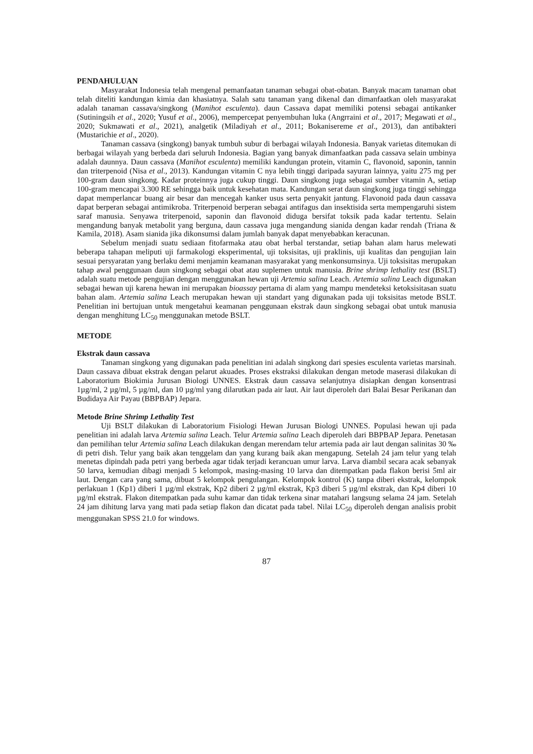PENDAHULUAN
Masyarakat Indonesia telah mengenal pemanfaatan tanaman sebagai obat-obatan. Banyak macam tanaman obat telah diteliti kandungan kimia dan khasiatnya. Salah satu tanaman yang dikenal dan dimanfaatkan oleh masyarakat adalah tanaman cassava/singkong (Manihot esculenta). daun Cassava dapat memiliki potensi sebagai antikanker (Sutiningsih et al., 2020; Yusuf et al., 2006), mempercepat penyembuhan luka (Angrraini et al., 2017; Megawati et al., 2020; Sukmawati et al., 2021), analgetik (Miladiyah et al., 2011; Bokanisereme et al., 2013), dan antibakteri (Mustarichie et al., 2020).
Tanaman cassava (singkong) banyak tumbuh subur di berbagai wilayah Indonesia. Banyak varietas ditemukan di berbagai wilayah yang berbeda dari seluruh Indonesia. Bagian yang banyak dimanfaatkan pada cassava selain umbinya adalah daunnya. Daun cassava (Manihot esculenta) memiliki kandungan protein, vitamin C, flavonoid, saponin, tannin dan triterpenoid (Nisa et al., 2013). Kandungan vitamin C nya lebih tinggi daripada sayuran lainnya, yaitu 275 mg per 100-gram daun singkong. Kadar proteinnya juga cukup tinggi. Daun singkong juga sebagai sumber vitamin A, setiap 100-gram mencapai 3.300 RE sehingga baik untuk kesehatan mata. Kandungan serat daun singkong juga tinggi sehingga dapat memperlancar buang air besar dan mencegah kanker usus serta penyakit jantung. Flavonoid pada daun cassava dapat berperan sebagai antimikroba. Triterpenoid berperan sebagai antifagus dan insektisida serta mempengaruhi sistem saraf manusia. Senyawa triterpenoid, saponin dan flavonoid diduga bersifat toksik pada kadar tertentu. Selain mengandung banyak metabolit yang berguna, daun cassava juga mengandung sianida dengan kadar rendah (Triana & Kamila, 2018). Asam sianida jika dikonsumsi dalam jumlah banyak dapat menyebabkan keracunan.
Sebelum menjadi suatu sediaan fitofarmaka atau obat herbal terstandar, setiap bahan alam harus melewati beberapa tahapan meliputi uji farmakologi eksperimental, uji toksisitas, uji praklinis, uji kualitas dan pengujian lain sesuai persyaratan yang berlaku demi menjamin keamanan masyarakat yang menkonsumsinya. Uji toksisitas merupakan tahap awal penggunaan daun singkong sebagai obat atau suplemen untuk manusia. Brine shrimp lethality test (BSLT) adalah suatu metode pengujian dengan menggunakan hewan uji Artemia salina Leach. Artemia salina Leach digunakan sebagai hewan uji karena hewan ini merupakan bioassay pertama di alam yang mampu mendeteksi ketoksisitasan suatu bahan alam. Artemia salina Leach merupakan hewan uji standart yang digunakan pada uji toksisitas metode BSLT. Penelitian ini bertujuan untuk mengetahui keamanan penggunaan ekstrak daun singkong sebagai obat untuk manusia dengan menghitung LC<sub>50</sub> menggunakan metode BSLT.
METODE
Ekstrak daun cassava
Tanaman singkong yang digunakan pada penelitian ini adalah singkong dari spesies esculenta varietas marsinah. Daun cassava dibuat ekstrak dengan pelarut akuades. Proses ekstraksi dilakukan dengan metode maserasi dilakukan di Laboratorium Biokimia Jurusan Biologi UNNES. Ekstrak daun cassava selanjutnya disiapkan dengan konsentrasi 1µg/ml, 2 µg/ml, 5 µg/ml, dan 10 µg/ml yang dilarutkan pada air laut. Air laut diperoleh dari Balai Besar Perikanan dan Budidaya Air Payau (BBPBAP) Jepara.
Metode Brine Shrimp Lethality Test
Uji BSLT dilakukan di Laboratorium Fisiologi Hewan Jurusan Biologi UNNES. Populasi hewan uji pada penelitian ini adalah larva Artemia salina Leach. Telur Artemia salina Leach diperoleh dari BBPBAP Jepara. Penetasan dan pemilihan telur Artemia salina Leach dilakukan dengan merendam telur artemia pada air laut dengan salinitas 30 ‰ di petri dish. Telur yang baik akan tenggelam dan yang kurang baik akan mengapung. Setelah 24 jam telur yang telah menetas dipindah pada petri yang berbeda agar tidak terjadi kerancuan umur larva. Larva diambil secara acak sebanyak 50 larva, kemudian dibagi menjadi 5 kelompok, masing-masing 10 larva dan ditempatkan pada flakon berisi 5ml air laut. Dengan cara yang sama, dibuat 5 kelompok pengulangan. Kelompok kontrol (K) tanpa diberi ekstrak, kelompok perlakuan 1 (Kp1) diberi 1 µg/ml ekstrak, Kp2 diberi 2 µg/ml ekstrak, Kp3 diberi 5 µg/ml ekstrak, dan Kp4 diberi 10 µg/ml ekstrak. Flakon ditempatkan pada suhu kamar dan tidak terkena sinar matahari langsung selama 24 jam. Setelah 24 jam dihitung larva yang mati pada setiap flakon dan dicatat pada tabel. Nilai LC<sub>50</sub> diperoleh dengan analisis probit menggunakan SPSS 21.0 for windows.
87